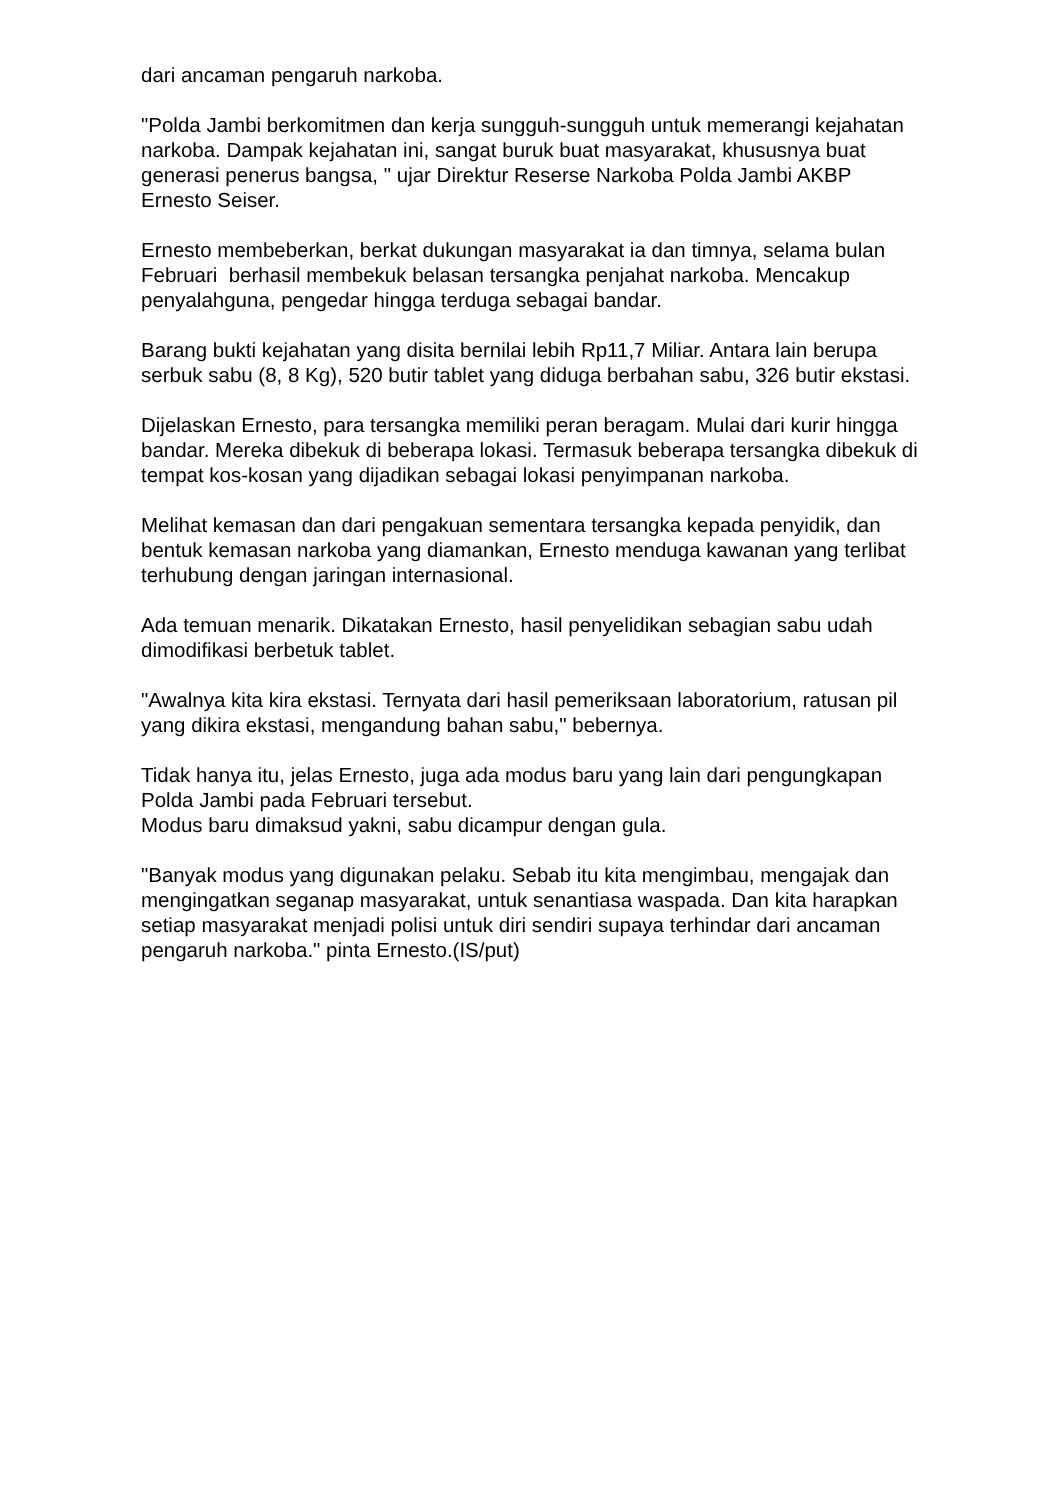dari ancaman pengaruh narkoba.
"Polda Jambi berkomitmen dan kerja sungguh-sungguh untuk memerangi kejahatan narkoba. Dampak kejahatan ini, sangat buruk buat masyarakat, khususnya buat generasi penerus bangsa, " ujar Direktur Reserse Narkoba Polda Jambi AKBP Ernesto Seiser.
Ernesto membeberkan, berkat dukungan masyarakat ia dan timnya, selama bulan Februari berhasil membekuk belasan tersangka penjahat narkoba. Mencakup penyalahguna, pengedar hingga terduga sebagai bandar.
Barang bukti kejahatan yang disita bernilai lebih Rp11,7 Miliar. Antara lain berupa serbuk sabu (8, 8 Kg), 520 butir tablet yang diduga berbahan sabu, 326 butir ekstasi.
Dijelaskan Ernesto, para tersangka memiliki peran beragam. Mulai dari kurir hingga bandar. Mereka dibekuk di beberapa lokasi. Termasuk beberapa tersangka dibekuk di tempat kos-kosan yang dijadikan sebagai lokasi penyimpanan narkoba.
Melihat kemasan dan dari pengakuan sementara tersangka kepada penyidik, dan bentuk kemasan narkoba yang diamankan, Ernesto menduga kawanan yang terlibat terhubung dengan jaringan internasional.
Ada temuan menarik. Dikatakan Ernesto, hasil penyelidikan sebagian sabu udah dimodifikasi berbetuk tablet.
"Awalnya kita kira ekstasi. Ternyata dari hasil pemeriksaan laboratorium, ratusan pil yang dikira ekstasi, mengandung bahan sabu," bebernya.
Tidak hanya itu, jelas Ernesto, juga ada modus baru yang lain dari pengungkapan Polda Jambi pada Februari tersebut.
Modus baru dimaksud yakni, sabu dicampur dengan gula.
"Banyak modus yang digunakan pelaku. Sebab itu kita mengimbau, mengajak dan mengingatkan seganap masyarakat, untuk senantiasa waspada. Dan kita harapkan setiap masyarakat menjadi polisi untuk diri sendiri supaya terhindar dari ancaman pengaruh narkoba." pinta Ernesto.(IS/put)